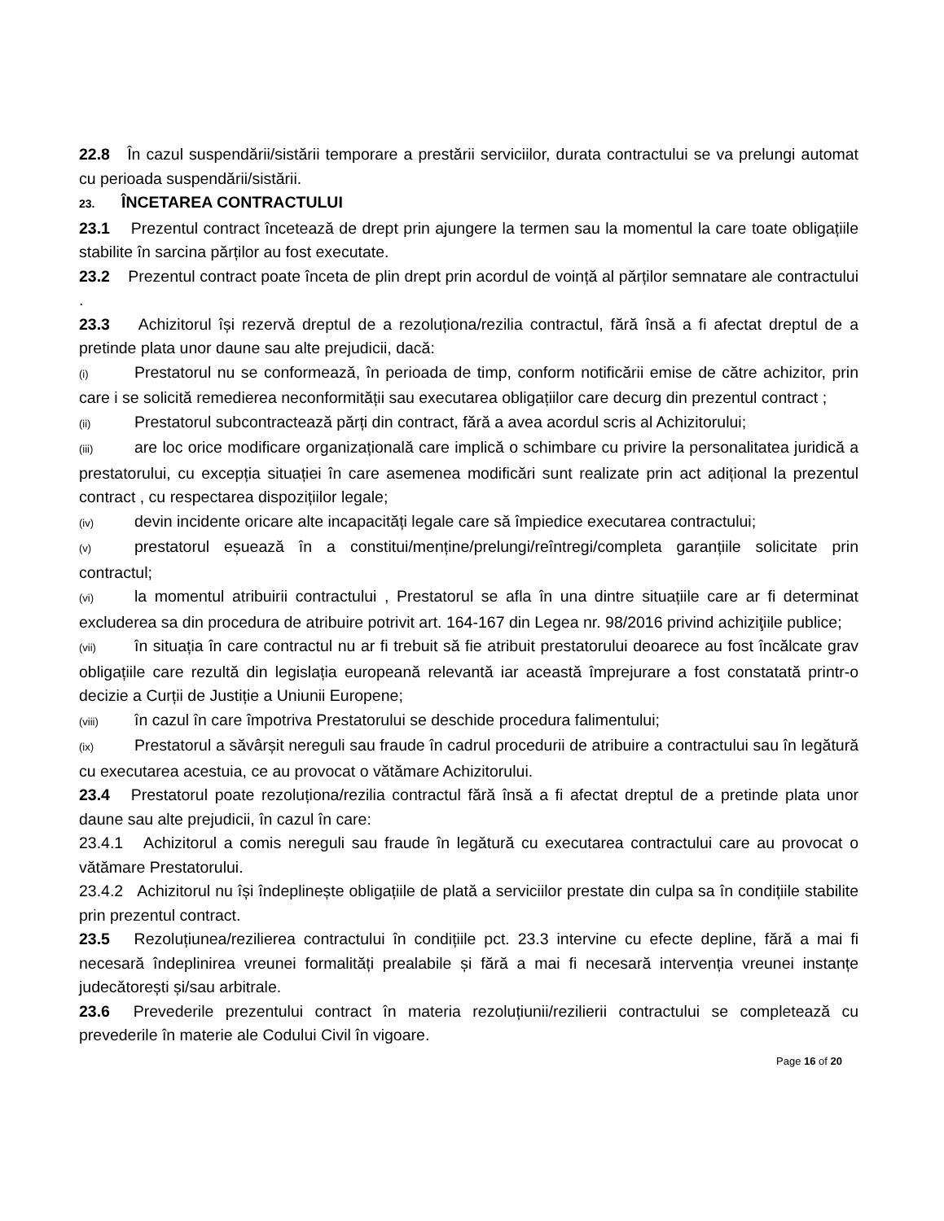22.8 În cazul suspendării/sistării temporare a prestării serviciilor, durata contractului se va prelungi automat cu perioada suspendării/sistării.
23. ÎNCETAREA CONTRACTULUI
23.1 Prezentul contract încetează de drept prin ajungere la termen sau la momentul la care toate obligațiile stabilite în sarcina părților au fost executate.
23.2 Prezentul contract poate înceta de plin drept prin acordul de voință al părților semnatare ale contractului .
23.3 Achizitorul își rezervă dreptul de a rezoluționa/rezilia contractul, fără însă a fi afectat dreptul de a pretinde plata unor daune sau alte prejudicii, dacă:
(i) Prestatorul nu se conformează, în perioada de timp, conform notificării emise de către achizitor, prin care i se solicită remedierea neconformității sau executarea obligațiilor care decurg din prezentul contract ;
(ii) Prestatorul subcontractează părți din contract, fără a avea acordul scris al Achizitorului;
(iii) are loc orice modificare organizațională care implică o schimbare cu privire la personalitatea juridică a prestatorului, cu excepția situației în care asemenea modificări sunt realizate prin act adițional la prezentul contract , cu respectarea dispozițiilor legale;
(iv) devin incidente oricare alte incapacități legale care să împiedice executarea contractului;
(v) prestatorul eșuează în a constitui/menține/prelungi/reîntregi/completa garanțiile solicitate prin contractul;
(vi) la momentul atribuirii contractului , Prestatorul se afla în una dintre situațiile care ar fi determinat excluderea sa din procedura de atribuire potrivit art. 164-167 din Legea nr. 98/2016 privind achiziţiile publice;
(vii) în situația în care contractul nu ar fi trebuit să fie atribuit prestatorului deoarece au fost încălcate grav obligațiile care rezultă din legislația europeană relevantă iar această împrejurare a fost constatată printr-o decizie a Curții de Justiție a Uniunii Europene;
(viii) în cazul în care împotriva Prestatorului se deschide procedura falimentului;
(ix) Prestatorul a săvârșit nereguli sau fraude în cadrul procedurii de atribuire a contractului sau în legătură cu executarea acestuia, ce au provocat o vătămare Achizitorului.
23.4 Prestatorul poate rezoluționa/rezilia contractul fără însă a fi afectat dreptul de a pretinde plata unor daune sau alte prejudicii, în cazul în care:
23.4.1 Achizitorul a comis nereguli sau fraude în legătură cu executarea contractului care au provocat o vătămare Prestatorului.
23.4.2 Achizitorul nu își îndeplinește obligațiile de plată a serviciilor prestate din culpa sa în condițiile stabilite prin prezentul contract.
23.5 Rezoluțiunea/rezilierea contractului în condițiile pct. 23.3 intervine cu efecte depline, fără a mai fi necesară îndeplinirea vreunei formalități prealabile și fără a mai fi necesară intervenția vreunei instanțe judecătorești și/sau arbitrale.
23.6 Prevederile prezentului contract în materia rezoluțiunii/rezilierii contractului se completează cu prevederile în materie ale Codului Civil în vigoare.
Page 16 of 20